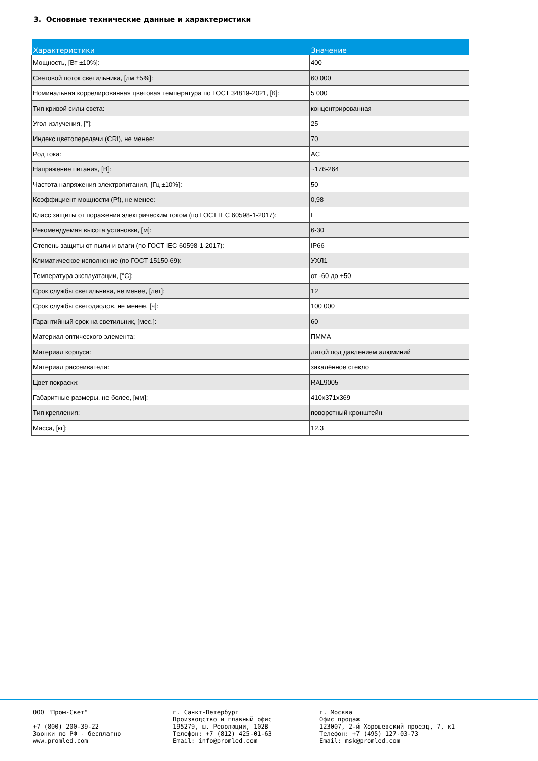3. Основные технические данные и характеристики
| Характеристики | Значение |
| --- | --- |
| Мощность, [Вт ±10%]: | 400 |
| Световой поток светильника, [лм ±5%]: | 60 000 |
| Номинальная коррелированная цветовая температура по ГОСТ 34819-2021, [К]: | 5 000 |
| Тип кривой силы света: | концентрированная |
| Угол излучения, [°]: | 25 |
| Индекс цветопередачи (CRI), не менее: | 70 |
| Род тока: | AC |
| Напряжение питания, [В]: | ~176-264 |
| Частота напряжения электропитания, [Гц ±10%]: | 50 |
| Коэффициент мощности (Pf), не менее: | 0,98 |
| Класс защиты от поражения электрическим током (по ГОСТ IEC 60598-1-2017): | I |
| Рекомендуемая высота установки, [м]: | 6-30 |
| Степень защиты от пыли и влаги (по ГОСТ IEC 60598-1-2017): | IP66 |
| Климатическое исполнение (по ГОСТ 15150-69): | УХЛ1 |
| Температура эксплуатации, [°C]: | от -60 до +50 |
| Срок службы светильника, не менее, [лет]: | 12 |
| Срок службы светодиодов, не менее, [ч]: | 100 000 |
| Гарантийный срок на светильник, [мес.]: | 60 |
| Материал оптического элемента: | ПММА |
| Материал корпуса: | литой под давлением алюминий |
| Материал рассеивателя: | закалённое стекло |
| Цвет покраски: | RAL9005 |
| Габаритные размеры, не более, [мм]: | 410x371x369 |
| Тип крепления: | поворотный кронштейн |
| Масса, [кг]: | 12,3 |
ООО "Пром-Свет"
+7 (800) 200-39-22
Звонки по РФ - бесплатно
www.promled.com
г. Санкт-Петербург
Производство и главный офис
195279, ш. Революции, 102В
Телефон: +7 (812) 425-01-63
Email: info@promled.com
г. Москва
Офис продаж
123007, 2-й Хорошевский проезд, 7, к1
Телефон: +7 (495) 127-03-73
Email: msk@promled.com